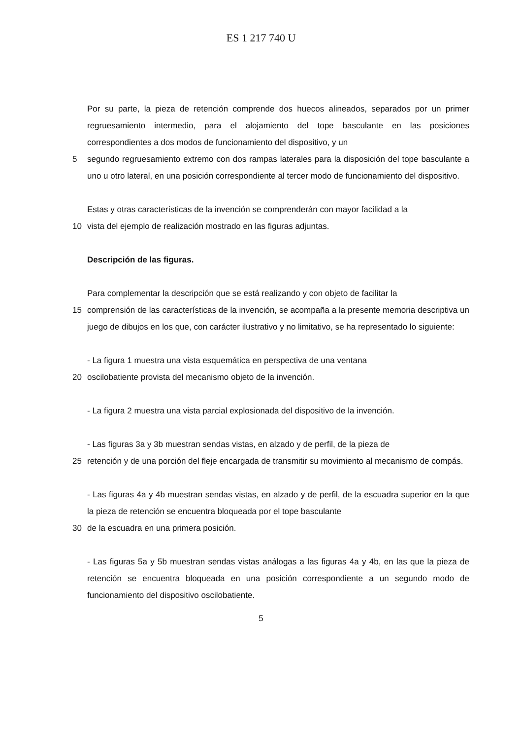ES 1 217 740 U
Por su parte, la pieza de retención comprende dos huecos alineados, separados por un primer regruesamiento intermedio, para el alojamiento del tope basculante en las posiciones correspondientes a dos modos de funcionamiento del dispositivo, y un
5 segundo regruesamiento extremo con dos rampas laterales para la disposición del tope basculante a uno u otro lateral, en una posición correspondiente al tercer modo de funcionamiento del dispositivo.
Estas y otras características de la invención se comprenderán con mayor facilidad a la
10 vista del ejemplo de realización mostrado en las figuras adjuntas.
Descripción de las figuras.
Para complementar la descripción que se está realizando y con objeto de facilitar la
15 comprensión de las características de la invención, se acompaña a la presente memoria descriptiva un juego de dibujos en los que, con carácter ilustrativo y no limitativo, se ha representado lo siguiente:
- La figura 1 muestra una vista esquemática en perspectiva de una ventana
20 oscilobatiente provista del mecanismo objeto de la invención.
- La figura 2 muestra una vista parcial explosionada del dispositivo de la invención.
- Las figuras 3a y 3b muestran sendas vistas, en alzado y de perfil, de la pieza de
25 retención y de una porción del fleje encargada de transmitir su movimiento al mecanismo de compás.
- Las figuras 4a y 4b muestran sendas vistas, en alzado y de perfil, de la escuadra superior en la que la pieza de retención se encuentra bloqueada por el tope basculante
30 de la escuadra en una primera posición.
- Las figuras 5a y 5b muestran sendas vistas análogas a las figuras 4a y 4b, en las que la pieza de retención se encuentra bloqueada en una posición correspondiente a un segundo modo de funcionamiento del dispositivo oscilobatiente.
5